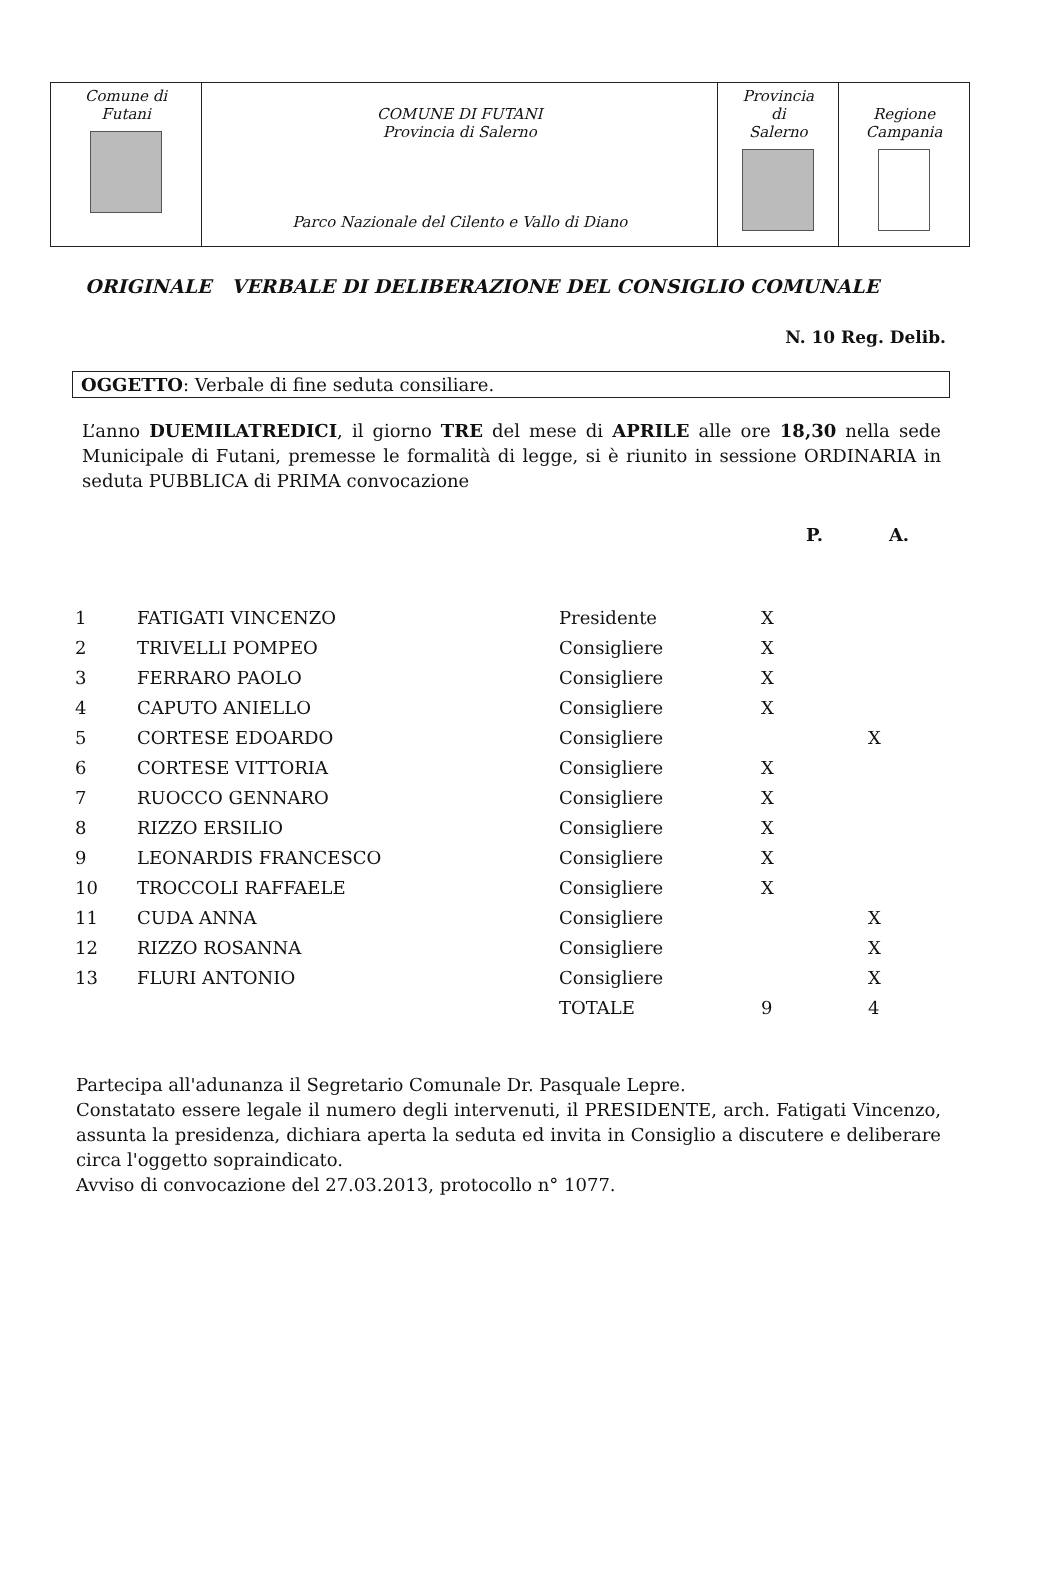| Comune di Futani | COMUNE DI FUTANI Provincia di Salerno Parco Nazionale del Cilento e Vallo di Diano | Provincia di Salerno | Regione Campania |
ORIGINALE VERBALE DI DELIBERAZIONE DEL CONSIGLIO COMUNALE
N. 10 Reg. Delib.
OGGETTO: Verbale di fine seduta consiliare.
L’anno DUEMILATREDICI, il giorno TRE del mese di APRILE alle ore 18,30 nella sede Municipale di Futani, premesse le formalità di legge, si è riunito in sessione ORDINARIA in seduta PUBBLICA di PRIMA convocazione
| | | | P. | A. |
| --- | --- | --- | --- | --- |
| 1 | FATIGATI VINCENZO | Presidente | X | |
| 2 | TRIVELLI POMPEO | Consigliere | X | |
| 3 | FERRARO PAOLO | Consigliere | X | |
| 4 | CAPUTO ANIELLO | Consigliere | X | |
| 5 | CORTESE EDOARDO | Consigliere | | X |
| 6 | CORTESE VITTORIA | Consigliere | X | |
| 7 | RUOCCO GENNARO | Consigliere | X | |
| 8 | RIZZO ERSILIO | Consigliere | X | |
| 9 | LEONARDIS FRANCESCO | Consigliere | X | |
| 10 | TROCCOLI RAFFAELE | Consigliere | X | |
| 11 | CUDA ANNA | Consigliere | | X |
| 12 | RIZZO ROSANNA | Consigliere | | X |
| 13 | FLURI ANTONIO | Consigliere | | X |
| | | TOTALE | 9 | 4 |
Partecipa all'adunanza il Segretario Comunale Dr. Pasquale Lepre.
Constatato essere legale il numero degli intervenuti, il PRESIDENTE, arch. Fatigati Vincenzo, assunta la presidenza, dichiara aperta la seduta ed invita in Consiglio a discutere e deliberare circa l'oggetto sopraindicato.
Avviso di convocazione del 27.03.2013, protocollo n° 1077.